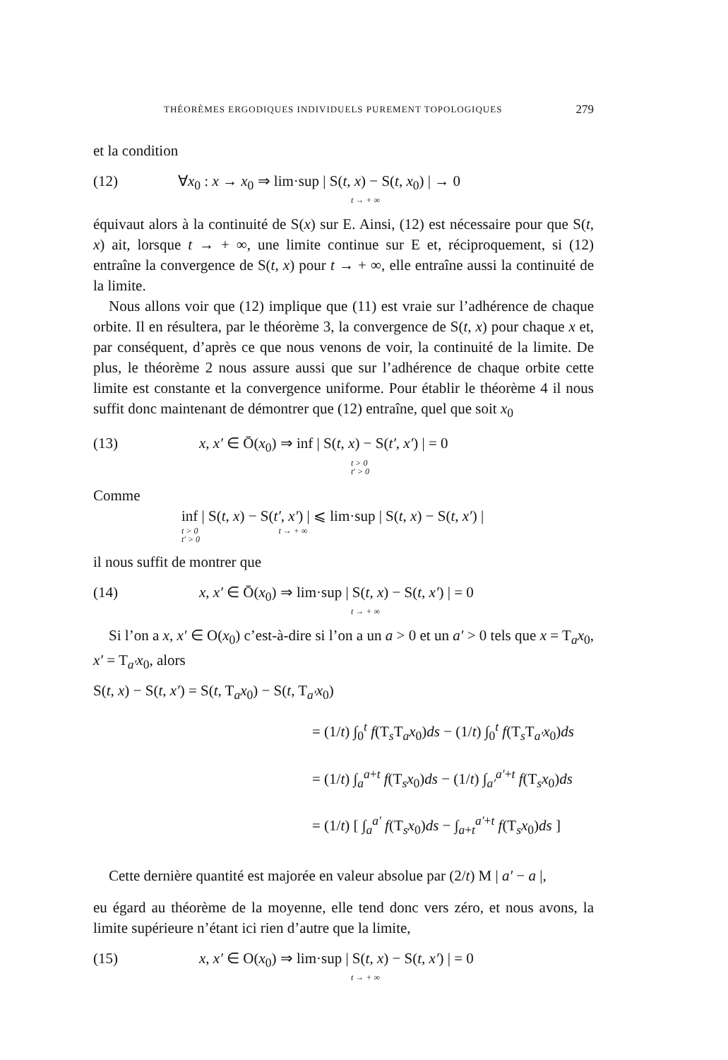THÉORÈMES ERGODIQUES INDIVIDUELS PUREMENT TOPOLOGIQUES 279
et la condition
(12) ∀x<sub>0</sub> : x → x<sub>0</sub> ⇒ lim·sup | S(t, x) − S(t, x<sub>0</sub>) | → 0
t → + ∞
équivaut alors à la continuité de S(x) sur E. Ainsi, (12) est nécessaire pour que S(t, x) ait, lorsque t → + ∞, une limite continue sur E et, réciproquement, si (12) entraîne la convergence de S(t, x) pour t → + ∞, elle entraîne aussi la continuité de la limite.
Nous allons voir que (12) implique que (11) est vraie sur l’adhérence de chaque orbite. Il en résultera, par le théorème 3, la convergence de S(t, x) pour chaque x et, par conséquent, d’après ce que nous venons de voir, la continuité de la limite. De plus, le théorème 2 nous assure aussi que sur l’adhérence de chaque orbite cette limite est constante et la convergence uniforme. Pour établir le théorème 4 il nous suffit donc maintenant de démontrer que (12) entraîne, quel que soit x<sub>0</sub>
(13) x, x′ ∈ Ō(x<sub>0</sub>) ⇒ inf | S(t, x) − S(t′, x′) | = 0
t > 0
t′ > 0
Comme
inf | S(t, x) − S(t′, x′) | ⩽ lim·sup | S(t, x) − S(t, x′) |
t > 0 t → + ∞
t′ > 0
il nous suffit de montrer que
(14) x, x′ ∈ Ō(x<sub>0</sub>) ⇒ lim·sup | S(t, x) − S(t, x′) | = 0
t → + ∞
Si l’on a x, x′ ∈ O(x<sub>0</sub>) c’est-à-dire si l’on a un a > 0 et un a′ > 0 tels que x = T<sub>a</sub>x<sub>0</sub>, x′ = T<sub>a′</sub>x<sub>0</sub>, alors
S(t, x) − S(t, x′) = S(t, T<sub>a</sub>x<sub>0</sub>) − S(t, T<sub>a′</sub>x<sub>0</sub>)
= (1/t) ∫<sub>0</sub><sup>t</sup> f(T<sub>s</sub>T<sub>a</sub>x<sub>0</sub>)ds − (1/t) ∫<sub>0</sub><sup>t</sup> f(T<sub>s</sub>T<sub>a′</sub>x<sub>0</sub>)ds
= (1/t) ∫<sub>a</sub><sup>a+t</sup> f(T<sub>s</sub>x<sub>0</sub>)ds − (1/t) ∫<sub>a′</sub><sup>a′+t</sup> f(T<sub>s</sub>x<sub>0</sub>)ds
= (1/t) [ ∫<sub>a</sub><sup>a′</sup> f(T<sub>s</sub>x<sub>0</sub>)ds − ∫<sub>a+t</sub><sup>a′+t</sup> f(T<sub>s</sub>x<sub>0</sub>)ds ]
Cette dernière quantité est majorée en valeur absolue par (2/t) M | a′ − a |,
eu égard au théorème de la moyenne, elle tend donc vers zéro, et nous avons, la limite supérieure n’étant ici rien d’autre que la limite,
(15) x, x′ ∈ O(x<sub>0</sub>) ⇒ lim·sup | S(t, x) − S(t, x′) | = 0
t → + ∞